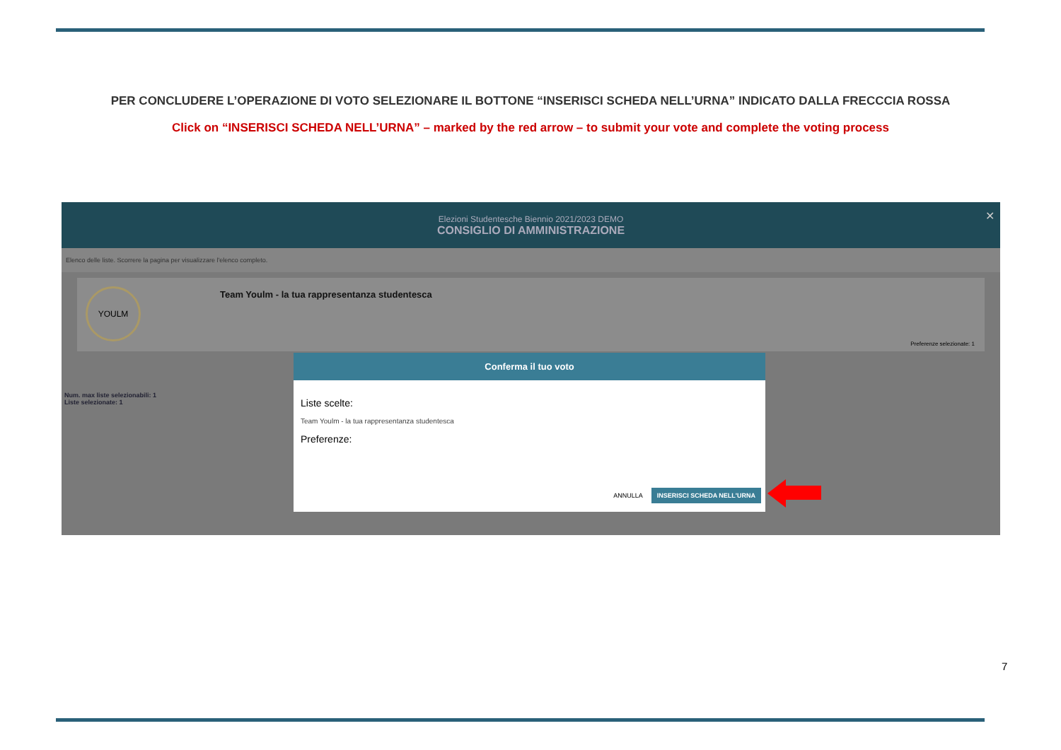PER CONCLUDERE L’OPERAZIONE DI VOTO SELEZIONARE IL BOTTONE “INSERISCI SCHEDA NELL’URNA” INDICATO DALLA FRECCCIA ROSSA
Click on “INSERISCI SCHEDA NELL’URNA” – marked by the red arrow – to submit your vote and complete the voting process
Elezioni Studentesche Biennio 2021/2023 DEMO
CONSIGLIO DI AMMINISTRAZIONE
✕
Elenco delle liste. Scorrere la pagina per visualizzare l'elenco completo.
YOULM
Team Youlm - la tua rappresentanza studentesca
Preferenze selezionate: 1
Num. max liste selezionabili: 1
Liste selezionate: 1
Conferma il tuo voto
Liste scelte:
Team Youlm - la tua rappresentanza studentesca
Preferenze:
ANNULLA INSERISCI SCHEDA NELL'URNA
7